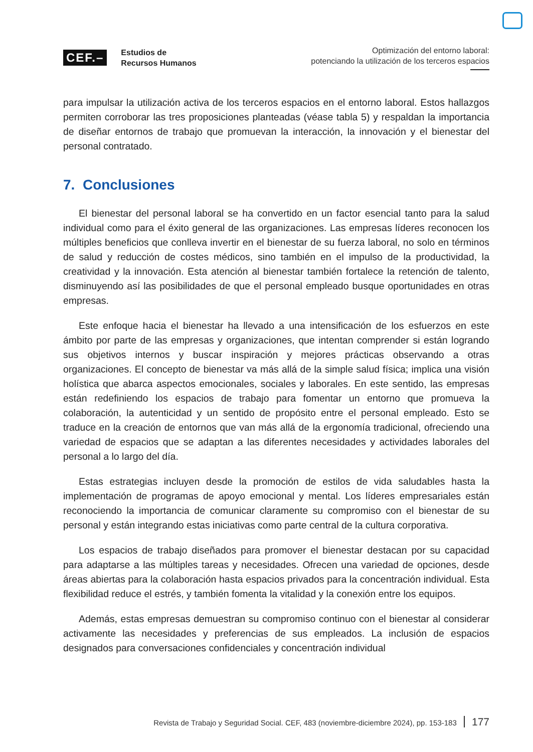CEF.–
Estudios de
Recursos Humanos
Optimización del entorno laboral:
potenciando la utilización de los terceros espacios
para impulsar la utilización activa de los terceros espacios en el entorno laboral. Estos hallazgos permiten corroborar las tres proposiciones planteadas (véase tabla 5) y respaldan la importancia de diseñar entornos de trabajo que promuevan la interacción, la innovación y el bienestar del personal contratado.
7. Conclusiones
El bienestar del personal laboral se ha convertido en un factor esencial tanto para la salud individual como para el éxito general de las organizaciones. Las empresas líderes reconocen los múltiples beneficios que conlleva invertir en el bienestar de su fuerza laboral, no solo en términos de salud y reducción de costes médicos, sino también en el impulso de la productividad, la creatividad y la innovación. Esta atención al bienestar también fortalece la retención de talento, disminuyendo así las posibilidades de que el personal empleado busque oportunidades en otras empresas.
Este enfoque hacia el bienestar ha llevado a una intensificación de los esfuerzos en este ámbito por parte de las empresas y organizaciones, que intentan comprender si están logrando sus objetivos internos y buscar inspiración y mejores prácticas observando a otras organizaciones. El concepto de bienestar va más allá de la simple salud física; implica una visión holística que abarca aspectos emocionales, sociales y laborales. En este sentido, las empresas están redefiniendo los espacios de trabajo para fomentar un entorno que promueva la colaboración, la autenticidad y un sentido de propósito entre el personal empleado. Esto se traduce en la creación de entornos que van más allá de la ergonomía tradicional, ofreciendo una variedad de espacios que se adaptan a las diferentes necesidades y actividades laborales del personal a lo largo del día.
Estas estrategias incluyen desde la promoción de estilos de vida saludables hasta la implementación de programas de apoyo emocional y mental. Los líderes empresariales están reconociendo la importancia de comunicar claramente su compromiso con el bienestar de su personal y están integrando estas iniciativas como parte central de la cultura corporativa.
Los espacios de trabajo diseñados para promover el bienestar destacan por su capacidad para adaptarse a las múltiples tareas y necesidades. Ofrecen una variedad de opciones, desde áreas abiertas para la colaboración hasta espacios privados para la concentración individual. Esta flexibilidad reduce el estrés, y también fomenta la vitalidad y la conexión entre los equipos.
Además, estas empresas demuestran su compromiso continuo con el bienestar al considerar activamente las necesidades y preferencias de sus empleados. La inclusión de espacios designados para conversaciones confidenciales y concentración individual
Revista de Trabajo y Seguridad Social. CEF, 483 (noviembre-diciembre 2024), pp. 153-183 177